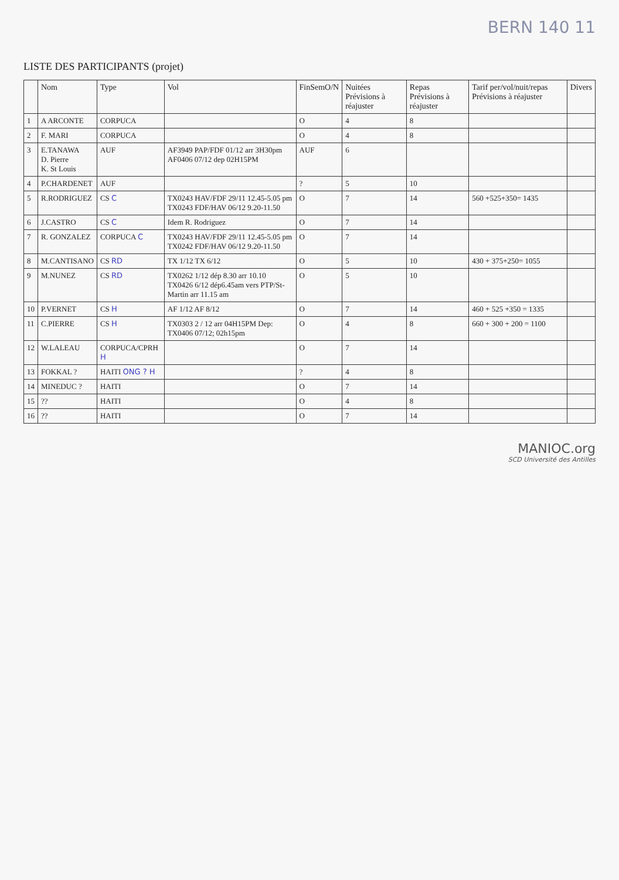BERN 140 11
LISTE DES PARTICIPANTS (projet)
| | Nom | Type | Vol | FinSemO/N | Nuitées Prévisions à réajuster | Repas Prévisions à réajuster | Tarif per/vol/nuit/repas Prévisions à réajuster | Divers |
| --- | --- | --- | --- | --- | --- | --- | --- | --- |
| 1 | A ARCONTE | CORPUCA | | O | 4 | 8 | | |
| 2 | F. MARI | CORPUCA | | O | 4 | 8 | | |
| 3 | E.TANAWA D. Pierre K. St Louis | AUF | AF3949 PAP/FDF 01/12 arr 3H30pm AF0406 07/12 dep 02H15PM | AUF | 6 | | | |
| 4 | P.CHARDENET | AUF | | ? | 5 | 10 | | |
| 5 | R.RODRIGUEZ | CS C | TX0243 HAV/FDF 29/11 12.45-5.05 pm TX0243 FDF/HAV 06/12 9.20-11.50 | O | 7 | 14 | 560 +525+350= 1435 | |
| 6 | J.CASTRO | CS C | Idem R. Rodriguez | O | 7 | 14 | | |
| 7 | R. GONZALEZ | CORPUCA C | TX0243 HAV/FDF 29/11 12.45-5.05 pm TX0242 FDF/HAV 06/12 9.20-11.50 | O | 7 | 14 | | |
| 8 | M.CANTISANO | CS RD | TX 1/12 TX 6/12 | O | 5 | 10 | 430 + 375+250= 1055 | |
| 9 | M.NUNEZ | CS RD | TX0262 1/12 dép 8.30 arr 10.10 TX0426 6/12 dép6.45am vers PTP/St-Martin arr 11.15 am | O | 5 | 10 | | |
| 10 | P.VERNET | CS H | AF 1/12 AF 8/12 | O | 7 | 14 | 460 + 525 +350 = 1335 | |
| 11 | C.PIERRE | CS H | TX0303 2 / 12 arr 04H15PM Dep: TX0406 07/12; 02h15pm | O | 4 | 8 | 660 + 300 + 200 = 1100 | |
| 12 | W.LALEAU | CORPUCA/CPRH H | | O | 7 | 14 | | |
| 13 | FOKKAL ? | HAITI ONG ? H | | ? | 4 | 8 | | |
| 14 | MINEDUC ? | HAITI | | O | 7 | 14 | | |
| 15 | ?? | HAITI | | O | 4 | 8 | | |
| 16 | ?? | HAITI | | O | 7 | 14 | | |
MANIOC.org
SCD Université des Antilles